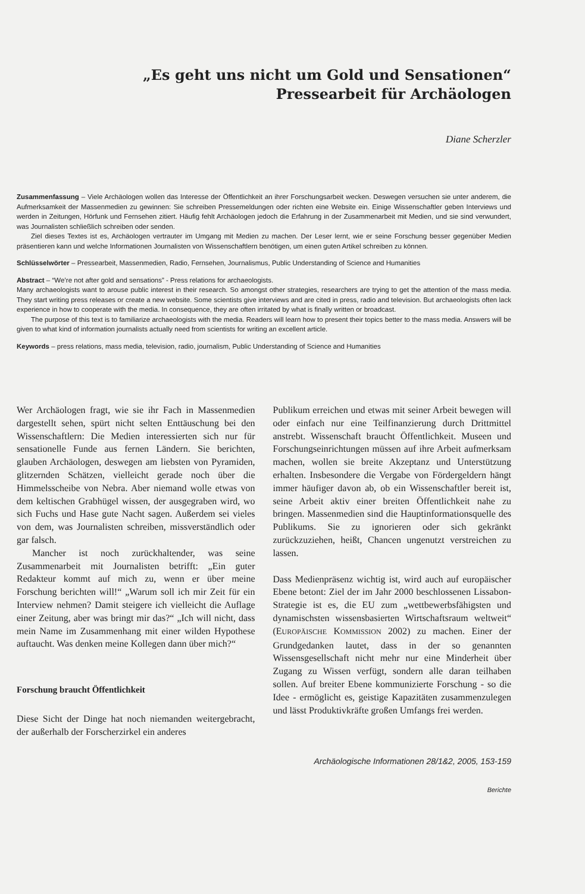„Es geht uns nicht um Gold und Sensationen“
Pressearbeit für Archäologen
Diane Scherzler
Zusammenfassung – Viele Archäologen wollen das Interesse der Öffentlichkeit an ihrer Forschungsarbeit wecken. Deswegen versuchen sie unter anderem, die Aufmerksamkeit der Massenmedien zu gewinnen: Sie schreiben Pressemeldungen oder richten eine Website ein. Einige Wissenschaftler geben Interviews und werden in Zeitungen, Hörfunk und Fernsehen zitiert. Häufig fehlt Archäologen jedoch die Erfahrung in der Zusammenarbeit mit Medien, und sie sind verwundert, was Journalisten schließlich schreiben oder senden.
Ziel dieses Textes ist es, Archäologen vertrauter im Umgang mit Medien zu machen. Der Leser lernt, wie er seine Forschung besser gegenüber Medien präsentieren kann und welche Informationen Journalisten von Wissenschaftlern benötigen, um einen guten Artikel schreiben zu können.
Schlüsselwörter – Pressearbeit, Massenmedien, Radio, Fernsehen, Journalismus, Public Understanding of Science and Humanities
Abstract – “We’re not after gold and sensations” - Press relations for archaeologists.
Many archaeologists want to arouse public interest in their research. So amongst other strategies, researchers are trying to get the attention of the mass media. They start writing press releases or create a new website. Some scientists give interviews and are cited in press, radio and television. But archaeologists often lack experience in how to cooperate with the media. In consequence, they are often irritated by what is finally written or broadcast.
The purpose of this text is to familiarize archaeologists with the media. Readers will learn how to present their topics better to the mass media. Answers will be given to what kind of information journalists actually need from scientists for writing an excellent article.
Keywords – press relations, mass media, television, radio, journalism, Public Understanding of Science and Humanities
Wer Archäologen fragt, wie sie ihr Fach in Massenmedien dargestellt sehen, spürt nicht selten Enttäuschung bei den Wissenschaftlern: Die Medien interessierten sich nur für sensationelle Funde aus fernen Ländern. Sie berichten, glauben Archäologen, deswegen am liebsten von Pyramiden, glitzernden Schätzen, vielleicht gerade noch über die Himmelsscheibe von Nebra. Aber niemand wolle etwas von dem keltischen Grabhügel wissen, der ausgegraben wird, wo sich Fuchs und Hase gute Nacht sagen. Außerdem sei vieles von dem, was Journalisten schreiben, missverständlich oder gar falsch.
Mancher ist noch zurückhaltender, was seine Zusammenarbeit mit Journalisten betrifft: „Ein guter Redakteur kommt auf mich zu, wenn er über meine Forschung berichten will!“ „Warum soll ich mir Zeit für ein Interview nehmen? Damit steigere ich vielleicht die Auflage einer Zeitung, aber was bringt mir das?“ „Ich will nicht, dass mein Name im Zusammenhang mit einer wilden Hypothese auftaucht. Was denken meine Kollegen dann über mich?“
Forschung braucht Öffentlichkeit
Diese Sicht der Dinge hat noch niemanden weitergebracht, der außerhalb der Forscherzirkel ein anderes
Publikum erreichen und etwas mit seiner Arbeit bewegen will oder einfach nur eine Teilfinanzierung durch Drittmittel anstrebt. Wissenschaft braucht Öffentlichkeit. Museen und Forschungseinrichtungen müssen auf ihre Arbeit aufmerksam machen, wollen sie breite Akzeptanz und Unterstützung erhalten. Insbesondere die Vergabe von Fördergeldern hängt immer häufiger davon ab, ob ein Wissenschaftler bereit ist, seine Arbeit aktiv einer breiten Öffentlichkeit nahe zu bringen. Massenmedien sind die Hauptinformationsquelle des Publikums. Sie zu ignorieren oder sich gekränkt zurückzuziehen, heißt, Chancen ungenutzt verstreichen zu lassen.
Dass Medienpräsenz wichtig ist, wird auch auf europäischer Ebene betont: Ziel der im Jahr 2000 beschlossenen Lissabon-Strategie ist es, die EU zum „wettbewerbsfähigsten und dynamischsten wissensbasierten Wirtschaftsraum weltweit“ (EUROPÄISCHE KOMMISSION 2002) zu machen. Einer der Grundgedanken lautet, dass in der so genannten Wissensgesellschaft nicht mehr nur eine Minderheit über Zugang zu Wissen verfügt, sondern alle daran teilhaben sollen. Auf breiter Ebene kommunizierte Forschung - so die Idee - ermöglicht es, geistige Kapazitäten zusammenzulegen und lässt Produktivkräfte großen Umfangs frei werden.
Archäologische Informationen 28/1&2, 2005, 153-159
Berichte